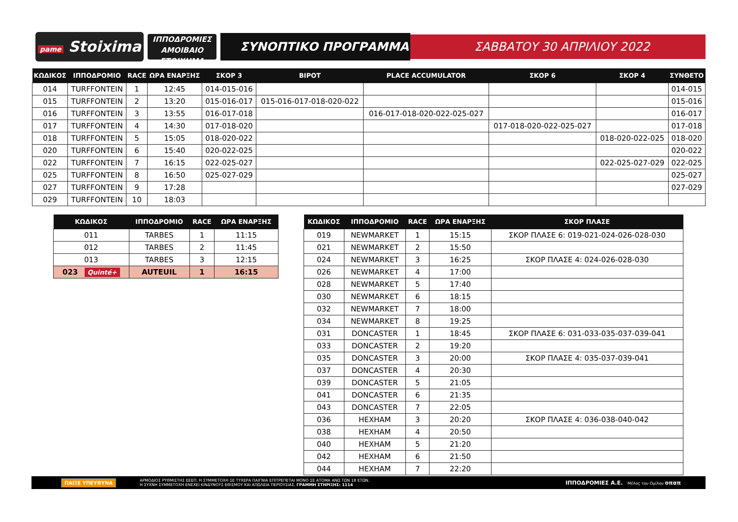pame Stoixima
ΙΠΠΟΔΡΟΜΙΕΣ
ΑΜΟΙΒΑΙΟ ΣΤΟΙΧΗΜΑ
ΣΥΝΟΠΤΙΚΟ ΠΡΟΓΡΑΜΜΑ
ΣΑΒΒΑΤΟΥ 30 ΑΠΡΙΛΙΟΥ 2022
| ΚΩΔΙΚΟΣ | ΙΠΠΟΔΡΟΜΙΟ | RACE | ΩΡΑ ΕΝΑΡΞΗΣ | ΣΚΟΡ 3 | ΒΙΡΟΤ | PLACE ACCUMULATOR | ΣΚΟΡ 6 | ΣΚΟΡ 4 | ΣΥΝΘΕΤΟ |
| --- | --- | --- | --- | --- | --- | --- | --- | --- | --- |
| 014 | TURFFONTEIN | 1 | 12:45 | 014-015-016 | | | | | 014-015 |
| 015 | TURFFONTEIN | 2 | 13:20 | 015-016-017 | 015-016-017-018-020-022 | | | | 015-016 |
| 016 | TURFFONTEIN | 3 | 13:55 | 016-017-018 | | 016-017-018-020-022-025-027 | | | 016-017 |
| 017 | TURFFONTEIN | 4 | 14:30 | 017-018-020 | | | 017-018-020-022-025-027 | | 017-018 |
| 018 | TURFFONTEIN | 5 | 15:05 | 018-020-022 | | | | 018-020-022-025 | 018-020 |
| 020 | TURFFONTEIN | 6 | 15:40 | 020-022-025 | | | | | 020-022 |
| 022 | TURFFONTEIN | 7 | 16:15 | 022-025-027 | | | | 022-025-027-029 | 022-025 |
| 025 | TURFFONTEIN | 8 | 16:50 | 025-027-029 | | | | | 025-027 |
| 027 | TURFFONTEIN | 9 | 17:28 | | | | | | 027-029 |
| 029 | TURFFONTEIN | 10 | 18:03 | | | | | | |
| ΚΩΔΙΚΟΣ | ΙΠΠΟΔΡΟΜΙΟ | RACE | ΩΡΑ ΕΝΑΡΞΗΣ |
| --- | --- | --- | --- |
| 011 | TARBES | 1 | 11:15 |
| 012 | TARBES | 2 | 11:45 |
| 013 | TARBES | 3 | 12:15 |
| 023 Quinté+ | AUTEUIL | 1 | 16:15 |
| ΚΩΔΙΚΟΣ | ΙΠΠΟΔΡΟΜΙΟ | RACE | ΩΡΑ ΕΝΑΡΞΗΣ | ΣΚΟΡ ΠΛΑΣΕ |
| --- | --- | --- | --- | --- |
| 019 | NEWMARKET | 1 | 15:15 | ΣΚΟΡ ΠΛΑΣΕ 6: 019-021-024-026-028-030 |
| 021 | NEWMARKET | 2 | 15:50 | |
| 024 | NEWMARKET | 3 | 16:25 | ΣΚΟΡ ΠΛΑΣΕ 4: 024-026-028-030 |
| 026 | NEWMARKET | 4 | 17:00 | |
| 028 | NEWMARKET | 5 | 17:40 | |
| 030 | NEWMARKET | 6 | 18:15 | |
| 032 | NEWMARKET | 7 | 18:00 | |
| 034 | NEWMARKET | 8 | 19:25 | |
| 031 | DONCASTER | 1 | 18:45 | ΣΚΟΡ ΠΛΑΣΕ 6: 031-033-035-037-039-041 |
| 033 | DONCASTER | 2 | 19:20 | |
| 035 | DONCASTER | 3 | 20:00 | ΣΚΟΡ ΠΛΑΣΕ 4: 035-037-039-041 |
| 037 | DONCASTER | 4 | 20:30 | |
| 039 | DONCASTER | 5 | 21:05 | |
| 041 | DONCASTER | 6 | 21:35 | |
| 043 | DONCASTER | 7 | 22:05 | |
| 036 | HEXHAM | 3 | 20:20 | ΣΚΟΡ ΠΛΑΣΕ 4: 036-038-040-042 |
| 038 | HEXHAM | 4 | 20:50 | |
| 040 | HEXHAM | 5 | 21:20 | |
| 042 | HEXHAM | 6 | 21:50 | |
| 044 | HEXHAM | 7 | 22:20 | |
ΠΑΙΞΕ ΥΠΕΥΘΥΝΑ
ΑΡΜΟΔΙΟΣ ΡΥΘΜΙΣΤΗΣ ΕΕΕΠ. Η ΣΥΜΜΕΤΟΧΗ ΣΕ ΤΥΧΕΡΑ ΠΑΙΓΝΙΑ ΕΠΙΤΡΕΠΕΤΑΙ ΜΟΝΟ ΣΕ ΑΤΟΜΑ ΑΝΩ ΤΩΝ 18 ΕΤΩΝ.
Η ΣΥΧΝΗ ΣΥΜΜΕΤΟΧΗ ΕΝΕΧΕΙ ΚΙΝΔΥΝΟΥΣ ΕΘΙΣΜΟΥ ΚΑΙ ΑΠΩΛΕΙΑ ΠΕΡΙΟΥΣΙΑΣ. ΓΡΑΜΜΗ ΣΤΗΡΙΞΗΣ: 1114
ΙΠΠΟΔΡΟΜΙΕΣ Α.Ε.
Μέλος του Ομίλου οπαπ